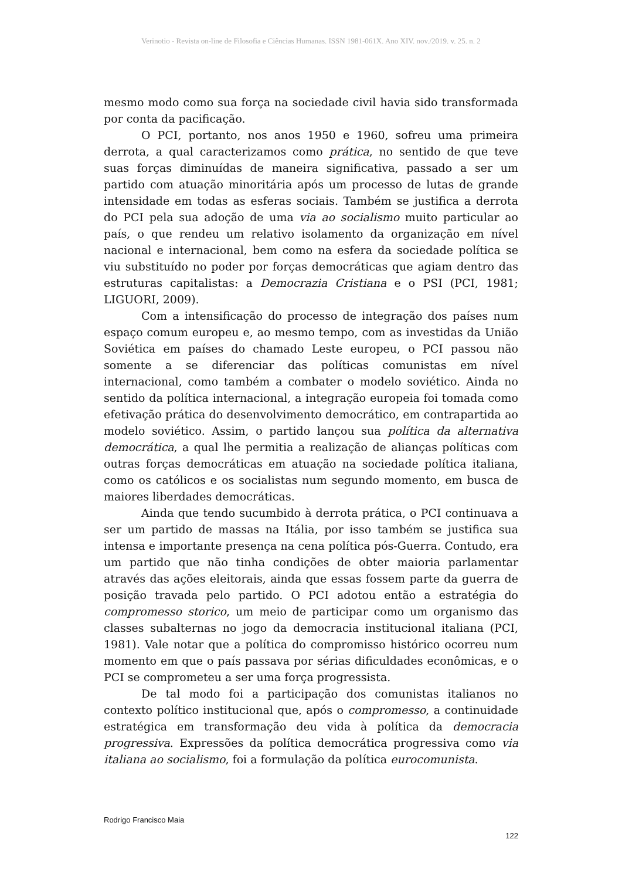Verinotio - Revista on-line de Filosofia e Ciências Humanas. ISSN 1981-061X. Ano XIV. nov./2019. v. 25. n. 2
mesmo modo como sua força na sociedade civil havia sido transformada por conta da pacificação.
O PCI, portanto, nos anos 1950 e 1960, sofreu uma primeira derrota, a qual caracterizamos como prática, no sentido de que teve suas forças diminuídas de maneira significativa, passado a ser um partido com atuação minoritária após um processo de lutas de grande intensidade em todas as esferas sociais. Também se justifica a derrota do PCI pela sua adoção de uma via ao socialismo muito particular ao país, o que rendeu um relativo isolamento da organização em nível nacional e internacional, bem como na esfera da sociedade política se viu substituído no poder por forças democráticas que agiam dentro das estruturas capitalistas: a Democrazia Cristiana e o PSI (PCI, 1981; LIGUORI, 2009).
Com a intensificação do processo de integração dos países num espaço comum europeu e, ao mesmo tempo, com as investidas da União Soviética em países do chamado Leste europeu, o PCI passou não somente a se diferenciar das políticas comunistas em nível internacional, como também a combater o modelo soviético. Ainda no sentido da política internacional, a integração europeia foi tomada como efetivação prática do desenvolvimento democrático, em contrapartida ao modelo soviético. Assim, o partido lançou sua política da alternativa democrática, a qual lhe permitia a realização de alianças políticas com outras forças democráticas em atuação na sociedade política italiana, como os católicos e os socialistas num segundo momento, em busca de maiores liberdades democráticas.
Ainda que tendo sucumbido à derrota prática, o PCI continuava a ser um partido de massas na Itália, por isso também se justifica sua intensa e importante presença na cena política pós-Guerra. Contudo, era um partido que não tinha condições de obter maioria parlamentar através das ações eleitorais, ainda que essas fossem parte da guerra de posição travada pelo partido. O PCI adotou então a estratégia do compromesso storico, um meio de participar como um organismo das classes subalternas no jogo da democracia institucional italiana (PCI, 1981). Vale notar que a política do compromisso histórico ocorreu num momento em que o país passava por sérias dificuldades econômicas, e o PCI se comprometeu a ser uma força progressista.
De tal modo foi a participação dos comunistas italianos no contexto político institucional que, após o compromesso, a continuidade estratégica em transformação deu vida à política da democracia progressiva. Expressões da política democrática progressiva como via italiana ao socialismo, foi a formulação da política eurocomunista.
Rodrigo Francisco Maia
122